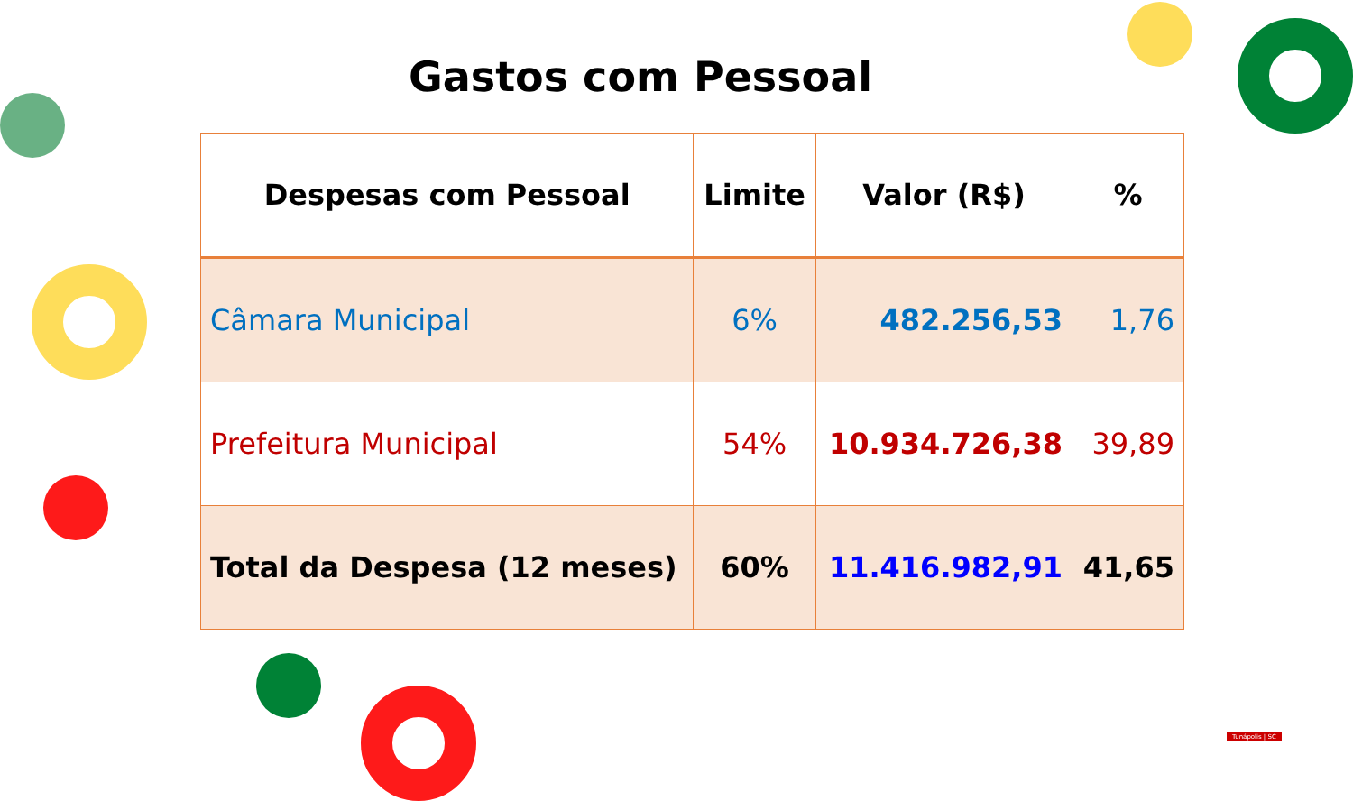Gastos com Pessoal
| Despesas com Pessoal | Limite | Valor (R$) | % |
| --- | --- | --- | --- |
| Câmara Municipal | 6% | 482.256,53 | 1,76 |
| Prefeitura Municipal | 54% | 10.934.726,38 | 39,89 |
| Total da Despesa (12 meses) | 60% | 11.416.982,91 | 41,65 |
Tunápolis | SC